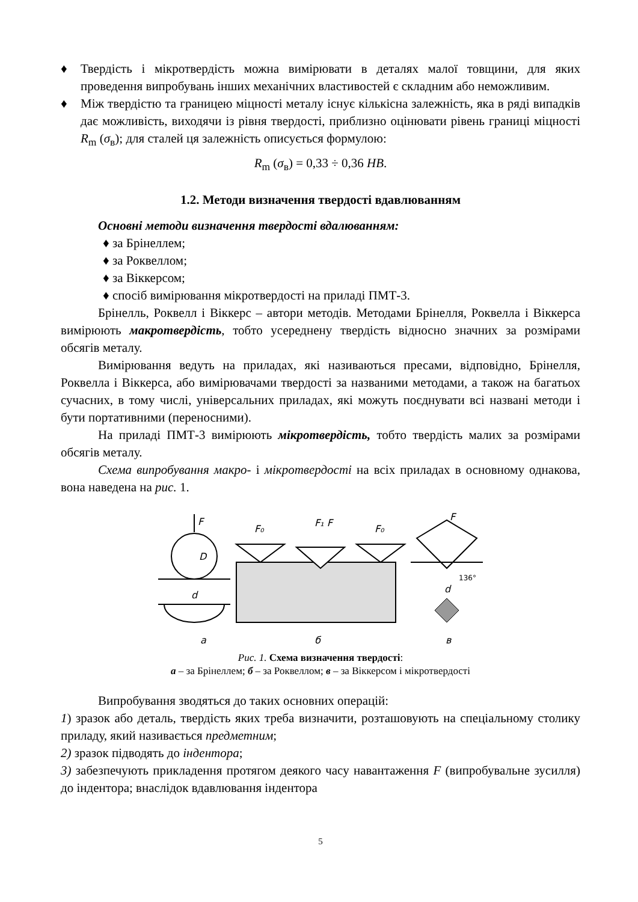♦ Твердість і мікротвердість можна вимірювати в деталях малої товщини, для яких проведення випробувань інших механічних властивостей є складним або неможливим.
♦ Між твердістю та границею міцності металу існує кількісна залежність, яка в ряді випадків дає можливість, виходячи із рівня твердості, приблизно оцінювати рівень границі міцності R<sub>m</sub> (σ<sub>в</sub>); для сталей ця залежність описується формулою:
R<sub>m</sub> (σ<sub>в</sub>) = 0,33 ÷ 0,36 HB.
1.2. Методи визначення твердості вдавлюванням
Основні методи визначення твердості вдалюванням:
♦ за Брінеллем;
♦ за Роквеллом;
♦ за Віккерсом;
♦ спосіб вимірювання мікротвердості на приладі ПМТ-3.
Брінелль, Роквелл і Віккерс – автори методів. Методами Брінелля, Роквелла і Віккерса вимірюють макротвердість, тобто усереднену твердість відносно значних за розмірами обсягів металу.
Вимірювання ведуть на приладах, які називаються пресами, відповідно, Брінелля, Роквелла і Віккерса, або вимірювачами твердості за названими методами, а також на багатьох сучасних, в тому числі, універсальних приладах, які можуть поєднувати всі названі методи і бути портативними (переносними).
На приладі ПМТ-3 вимірюють мікротвердість, тобто твердість малих за розмірами обсягів металу.
Схема випробування макро- і мікротвердості на всіх приладах в основному однакова, вона наведена на рис. 1.
F
D
d
F₀
F₁ F
F₀
F
136°
d
a
б
в
Рис. 1. Схема визначення твердості:
а – за Брінеллем; б – за Роквеллом; в – за Віккерсом і мікротвердості
Випробування зводяться до таких основних операцій:
1) зразок або деталь, твердість яких треба визначити, розташовують на спеціальному столику приладу, який називається предметним;
2) зразок підводять до індентора;
3) забезпечують прикладення протягом деякого часу навантаження F (випробувальне зусилля) до індентора; внаслідок вдавлювання індентора
5